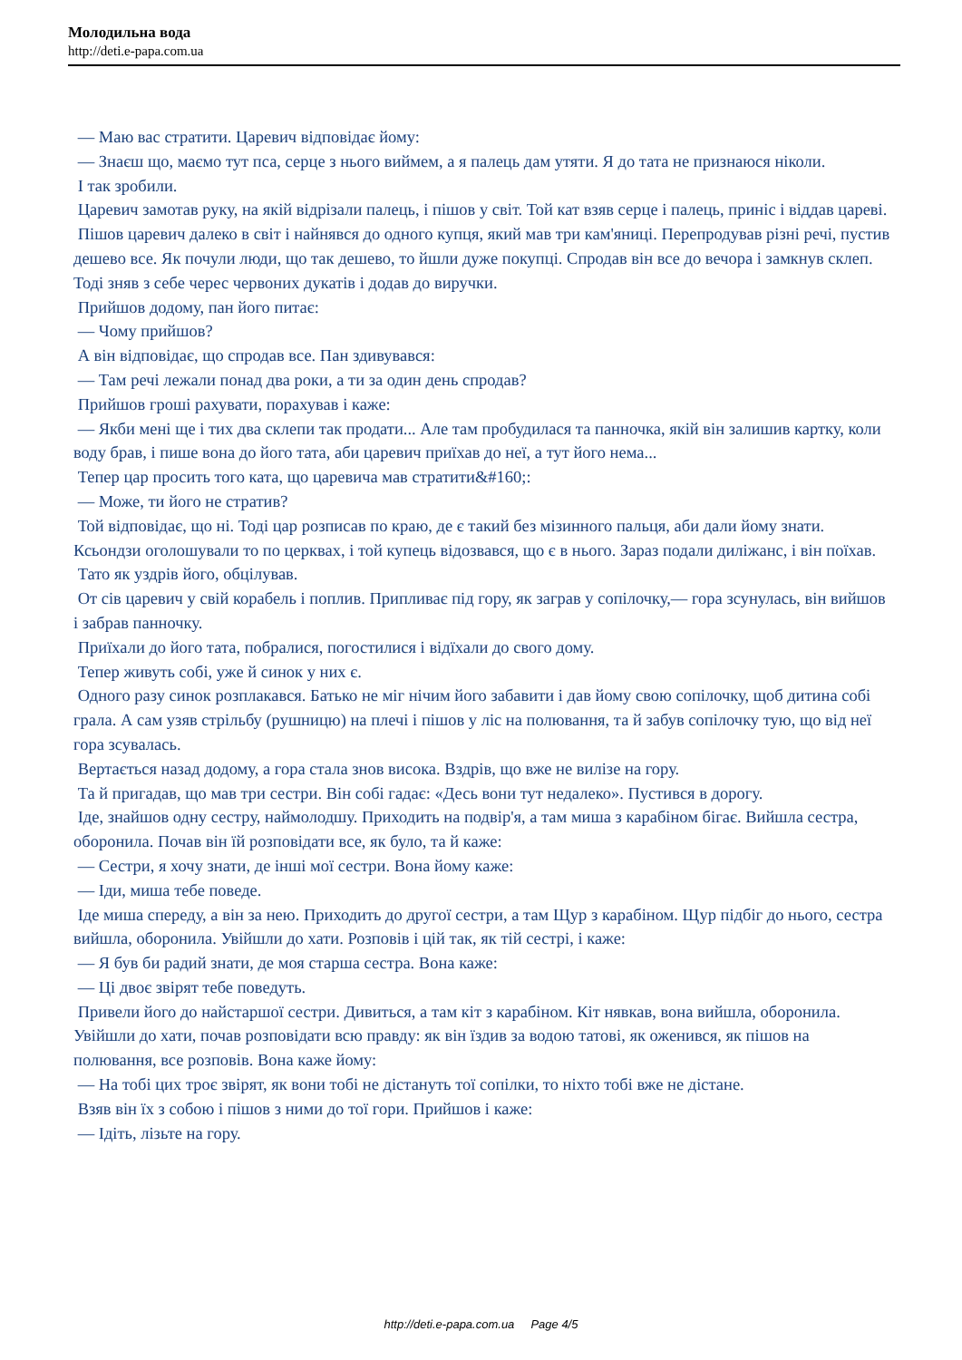Молодильна вода
http://deti.e-papa.com.ua
— Маю вас стратити. Царевич відповідає йому:
— Знаєш що, маємо тут пса, серце з нього виймем, а я палець дам утяти. Я до тата не признаюся ніколи.
І так зробили.
Царевич замотав руку, на якій відрізали палець, і пішов у світ. Той кат взяв серце і палець, приніс і віддав цареві.
Пішов царевич далеко в світ і найнявся до одного купця, який мав три кам'яниці. Перепродував різні речі, пустив дешево все. Як почули люди, що так дешево, то йшли дуже покупці. Спродав він все до вечора і замкнув склеп. Тоді зняв з себе черес червоних дукатів і додав до виручки.
Прийшов додому, пан його питає:
— Чому прийшов?
А він відповідає, що спродав все. Пан здивувався:
— Там речі лежали понад два роки, а ти за один день спродав?
Прийшов гроші рахувати, порахував і каже:
— Якби мені ще і тих два склепи так продати... Але там пробудилася та панночка, якій він залишив картку, коли воду брав, і пише вона до його тата, аби царевич приїхав до неї, а тут його нема...
Тепер цар просить того ката, що царевича мав стратити&#160;:
— Може, ти його не стратив?
Той відповідає, що ні. Тоді цар розписав по краю, де є такий без мізинного пальця, аби дали йому знати. Ксьондзи оголошували то по церквах, і той купець відозвався, що є в нього. Зараз подали диліжанс, і він поїхав.
Тато як уздрів його, обцілував.
От сів царевич у свій корабель і поплив. Припливає під гору, як заграв у сопілочку,— гора зсунулась, він вийшов і забрав панночку.
Приїхали до його тата, побралися, погостилися і відїхали до свого дому.
Тепер живуть собі, уже й синок у них є.
Одного разу синок розплакався. Батько не міг нічим його забавити і дав йому свою сопілочку, щоб дитина собі грала. А сам узяв стрільбу (рушницю) на плечі і пішов у ліс на полювання, та й забув сопілочку тую, що від неї гора зсувалась.
Вертається назад додому, а гора стала знов висока. Вздрів, що вже не вилізе на гору.
Та й пригадав, що мав три сестри. Він собі гадає: «Десь вони тут недалеко». Пустився в дорогу.
Іде, знайшов одну сестру, наймолодшу. Приходить на подвір'я, а там миша з карабіном бігає. Вийшла сестра, оборонила. Почав він їй розповідати все, як було, та й каже:
— Сестри, я хочу знати, де інші мої сестри. Вона йому каже:
— Іди, миша тебе поведе.
Іде миша спереду, а він за нею. Приходить до другої сестри, а там Щур з карабіном. Щур підбіг до нього, сестра вийшла, оборонила. Увійшли до хати. Розповів і цій так, як тій сестрі, і каже:
— Я був би радий знати, де моя старша сестра. Вона каже:
— Ці двоє звірят тебе поведуть.
Привели його до найстаршої сестри. Дивиться, а там кіт з карабіном. Кіт нявкав, вона вийшла, оборонила. Увійшли до хати, почав розповідати всю правду: як він їздив за водою татові, як оженився, як пішов на полювання, все розповів. Вона каже йому:
— На тобі цих троє звірят, як вони тобі не дістануть тої сопілки, то ніхто тобі вже не дістане.
Взяв він їх з собою і пішов з ними до тої гори. Прийшов і каже:
— Ідіть, лізьте на гору.
http://deti.e-papa.com.ua Page 4/5